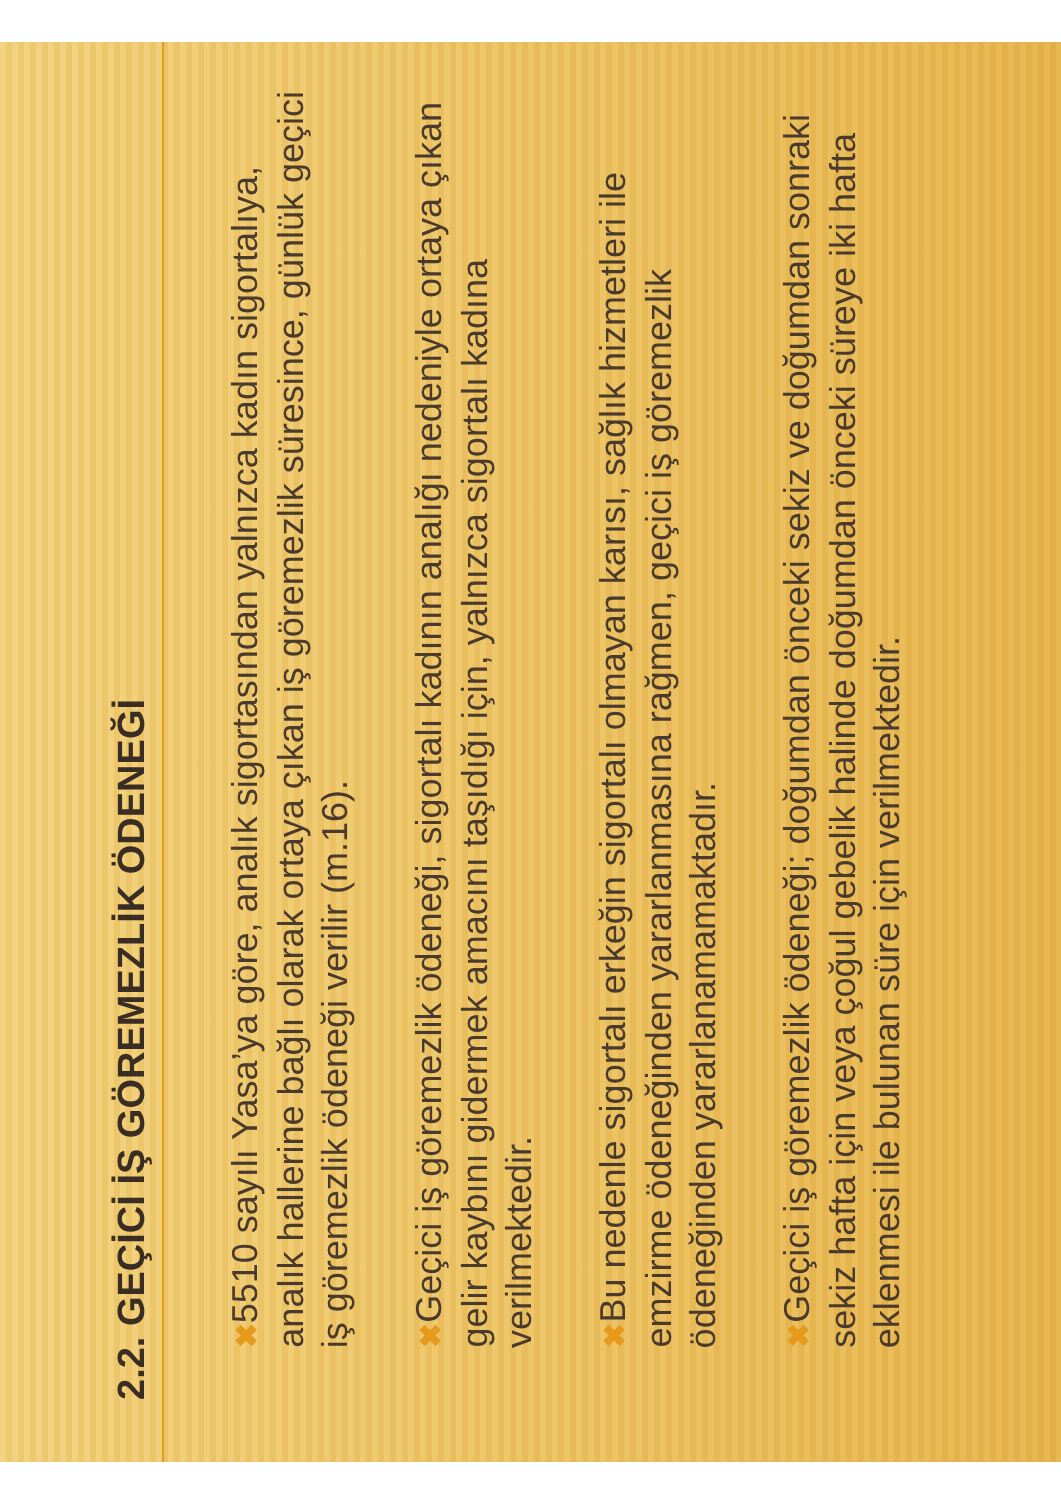2.2. GEÇİCİ İŞ GÖREMEZLİK ÖDENEĞİ
✖ 5510 sayılı Yasa’ya göre, analık sigortasından yalnızca kadın sigortalıya, analık hallerine bağlı olarak ortaya çıkan iş göremezlik süresince, günlük geçici iş göremezlik ödeneği verilir (m.16).
✖ Geçici iş göremezlik ödeneği, sigortalı kadının analığı nedeniyle ortaya çıkan gelir kaybını gidermek amacını taşıdığı için, yalnızca sigortalı kadına verilmektedir.
✖ Bu nedenle sigortalı erkeğin sigortalı olmayan karısı, sağlık hizmetleri ile emzirme ödeneğinden yararlanmasına rağmen, geçici iş göremezlik ödeneğinden yararlanamamaktadır.
✖ Geçici iş göremezlik ödeneği; doğumdan önceki sekiz ve doğumdan sonraki sekiz hafta için veya çoğul gebelik halinde doğumdan önceki süreye iki hafta eklenmesi ile bulunan süre için verilmektedir.